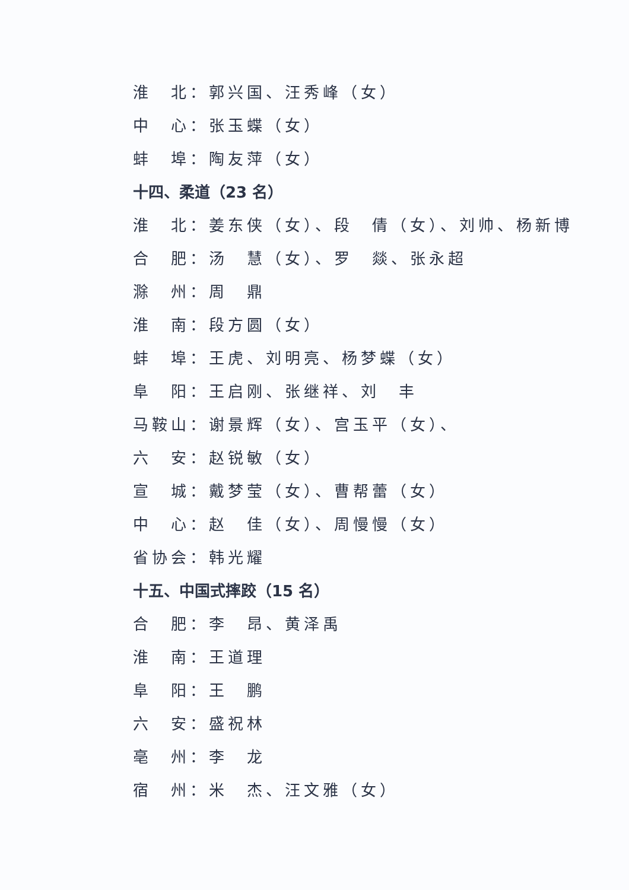淮　北：郭兴国、汪秀峰（女）
中　心：张玉蝶（女）
蚌　埠：陶友萍（女）
十四、柔道（23 名）
淮　北：姜东侠（女）、段　倩（女）、刘帅、杨新博
合　肥：汤　慧（女）、罗　燚、张永超
滁　州：周　鼎
淮　南：段方圆（女）
蚌　埠：王虎、刘明亮、杨梦蝶（女）
阜　阳：王启刚、张继祥、刘　丰
马鞍山：谢景辉（女）、宫玉平（女）、
六　安：赵锐敏（女）
宣　城：戴梦莹（女）、曹帮蕾（女）
中　心：赵　佳（女）、周慢慢（女）
省协会：韩光耀
十五、中国式摔跤（15 名）
合　肥：李　昂、黄泽禹
淮　南：王道理
阜　阳：王　鹏
六　安：盛祝林
亳　州：李　龙
宿　州：米　杰、汪文雅（女）